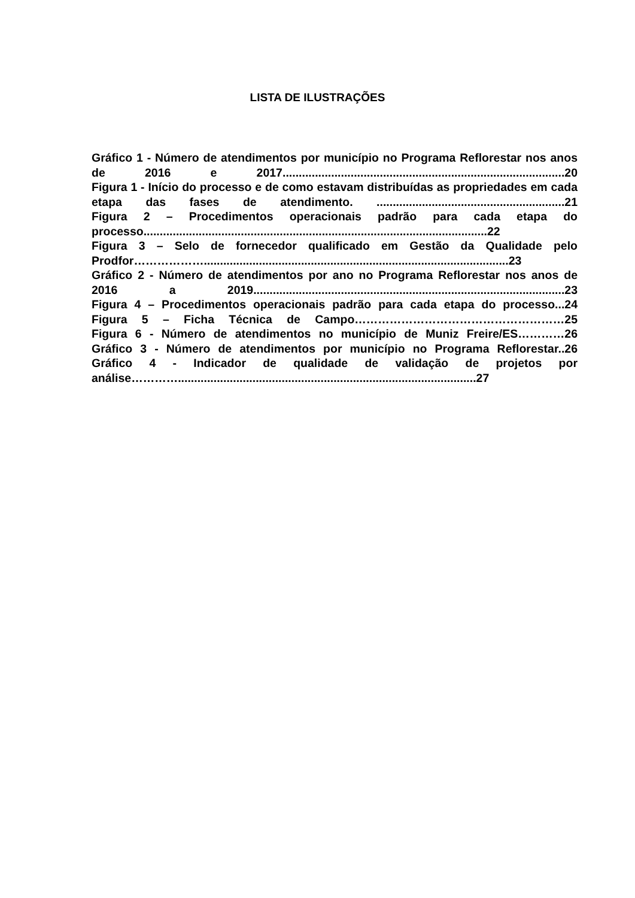LISTA DE ILUSTRAÇÕES
Gráfico 1 - Número de atendimentos por município no Programa Reflorestar nos anos de 2016 e 2017.......................................................................................20
Figura 1 - Início do processo e de como estavam distribuídas as propriedades em cada etapa das fases de atendimento. ..........................................................21
Figura 2 – Procedimentos operacionais padrão para cada etapa do processo..........................................................................................................22
Figura 3 – Selo de fornecedor qualificado em Gestão da Qualidade pelo Prodfor………………..............................................................................................23
Gráfico 2 - Número de atendimentos por ano no Programa Reflorestar nos anos de 2016 a 2019................................................................................................23
Figura 4 – Procedimentos operacionais padrão para cada etapa do processo...24
Figura 5 – Ficha Técnica de Campo………………………………………………25
Figura 6 - Número de atendimentos no município de Muniz Freire/ES…………26
Gráfico 3 - Número de atendimentos por município no Programa Reflorestar..26
Gráfico 4 - Indicador de qualidade de validação de projetos por análise…………............................................................................................27